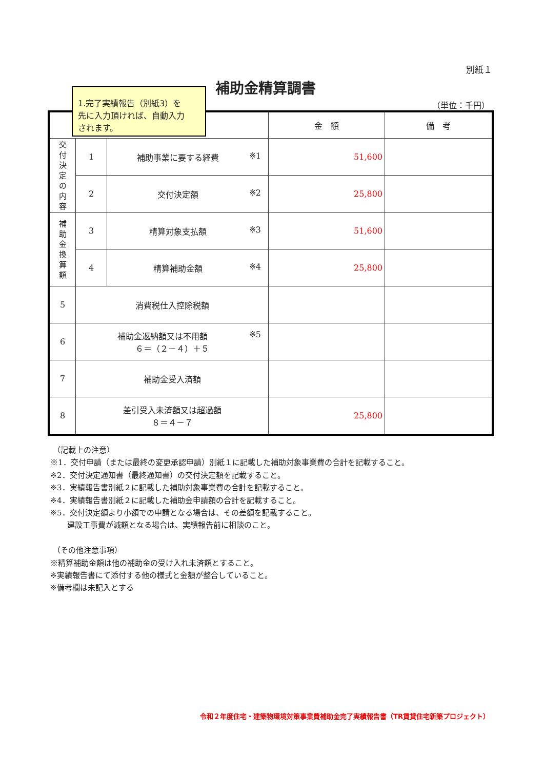別紙１
補助金精算調書
1.完了実績報告（別紙3）を
先に入力頂ければ、自動入力
されます。
（単位：千円）
| | | | 金 額 | 備 考 |
| --- | --- | --- | --- | --- |
| 交 付 決 定 の 内 容 | 1 | 補助事業に要する経費 ※1 | 51,600 | |
| | 2 | 交付決定額 ※2 | 25,800 | |
| 補 助 金 換 算 額 | 3 | 精算対象支払額 ※3 | 51,600 | |
| | 4 | 精算補助金額 ※4 | 25,800 | |
| 5 | 消費税仕入控除税額 | | | |
| 6 | 補助金返納額又は不用額 ※5 ６＝（２－４）＋５ | | | |
| 7 | 補助金受入済額 | | | |
| 8 | 差引受入未済額又は超過額 ８＝４－７ | | 25,800 | |
（記載上の注意）
※1．交付申請（または最終の変更承認申請）別紙１に記載した補助対象事業費の合計を記載すること。
※2．交付決定通知書（最終通知書）の交付決定額を記載すること。
※3．実績報告書別紙２に記載した補助対象事業費の合計を記載すること。
※4．実績報告書別紙２に記載した補助金申請額の合計を記載すること。
※5．交付決定額より小額での申請となる場合は、その差額を記載すること。
建設工事費が減額となる場合は、実績報告前に相談のこと。
（その他注意事項）
※精算補助金額は他の補助金の受け入れ未済額とすること。
※実績報告書にて添付する他の様式と金額が整合していること。
※備考欄は未記入とする
令和２年度住宅・建築物環境対策事業費補助金完了実績報告書（TR賃貸住宅新築プロジェクト）